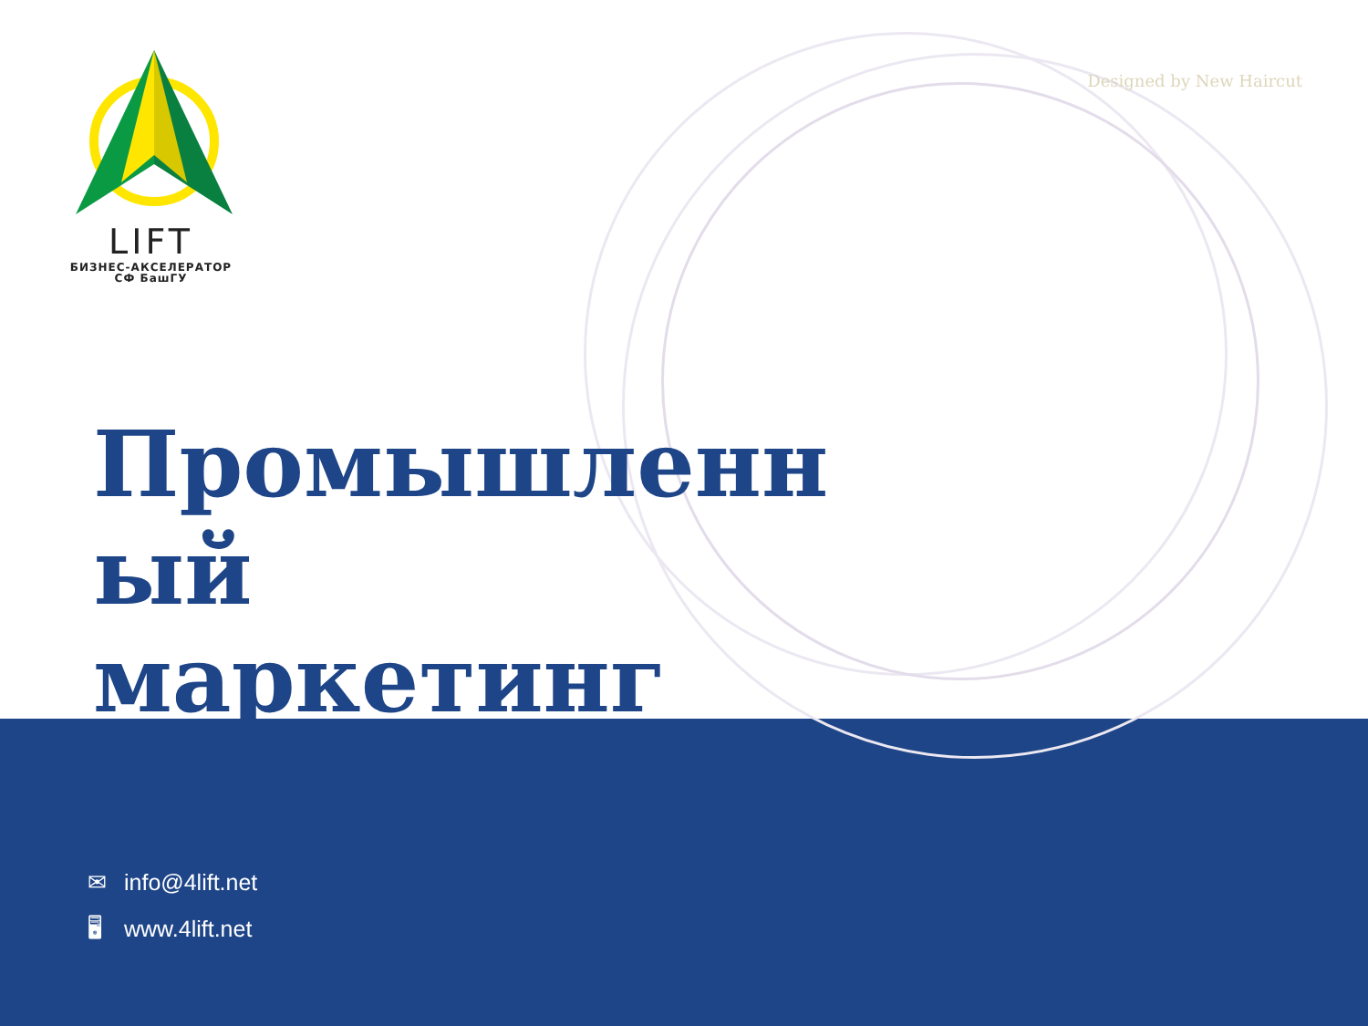LIFT
БИЗНЕС-АКСЕЛЕРАТОР
СФ БашГУ
Designed by New Haircut
Промышленн ый маркетинг
✉ info@4lift.net
🖥 www.4lift.net